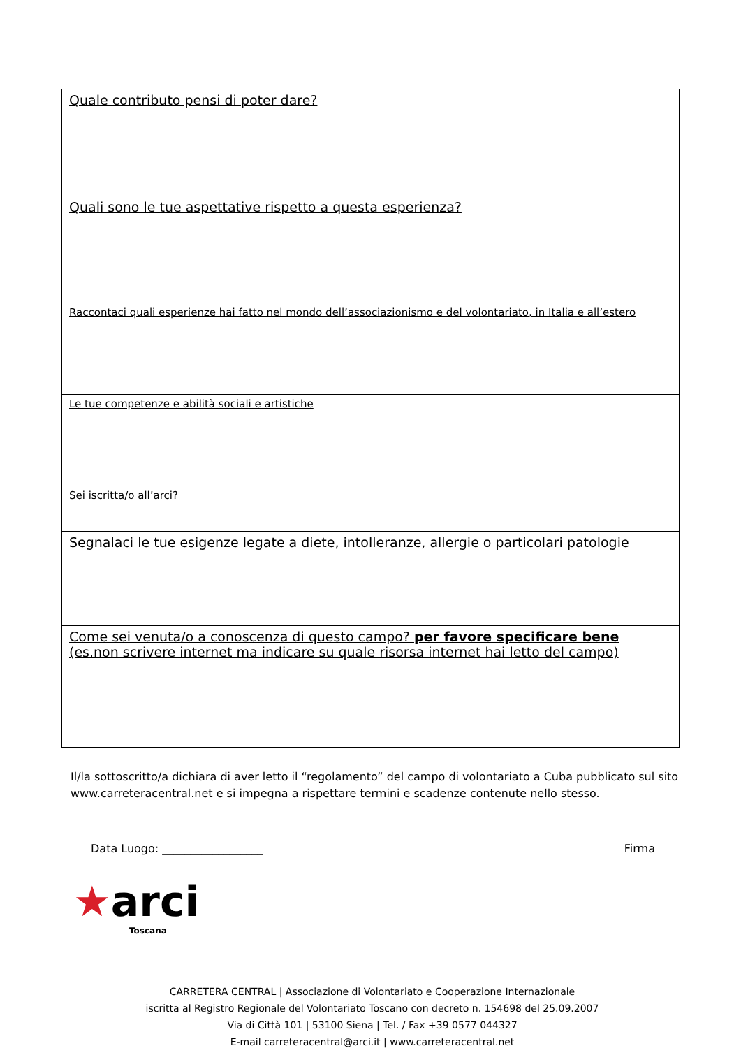| Quale contributo pensi di poter dare? |
| Quali sono le tue aspettative rispetto a questa esperienza? |
| Raccontaci quali esperienze hai fatto nel mondo dell’associazionismo e del volontariato, in Italia e all’estero |
| Le tue competenze e abilità sociali e artistiche |
| Sei iscritta/o all’arci? |
| Segnalaci le tue esigenze legate a diete, intolleranze, allergie o particolari patologie |
| Come sei venuta/o a conoscenza di questo campo? per favore specificare bene (es.non scrivere internet ma indicare su quale risorsa internet hai letto del campo) |
Il/la sottoscritto/a dichiara di aver letto il “regolamento” del campo di volontariato a Cuba pubblicato sul sito www.carreteracentral.net e si impegna a rispettare termini e scadenze contenute nello stesso.
Data Luogo: __________________ Firma
★arci
Toscana
CARRETERA CENTRAL | Associazione di Volontariato e Cooperazione Internazionale
iscritta al Registro Regionale del Volontariato Toscano con decreto n. 154698 del 25.09.2007
Via di Città 101 | 53100 Siena | Tel. / Fax +39 0577 044327
E-mail carreteracentral@arci.it | www.carreteracentral.net